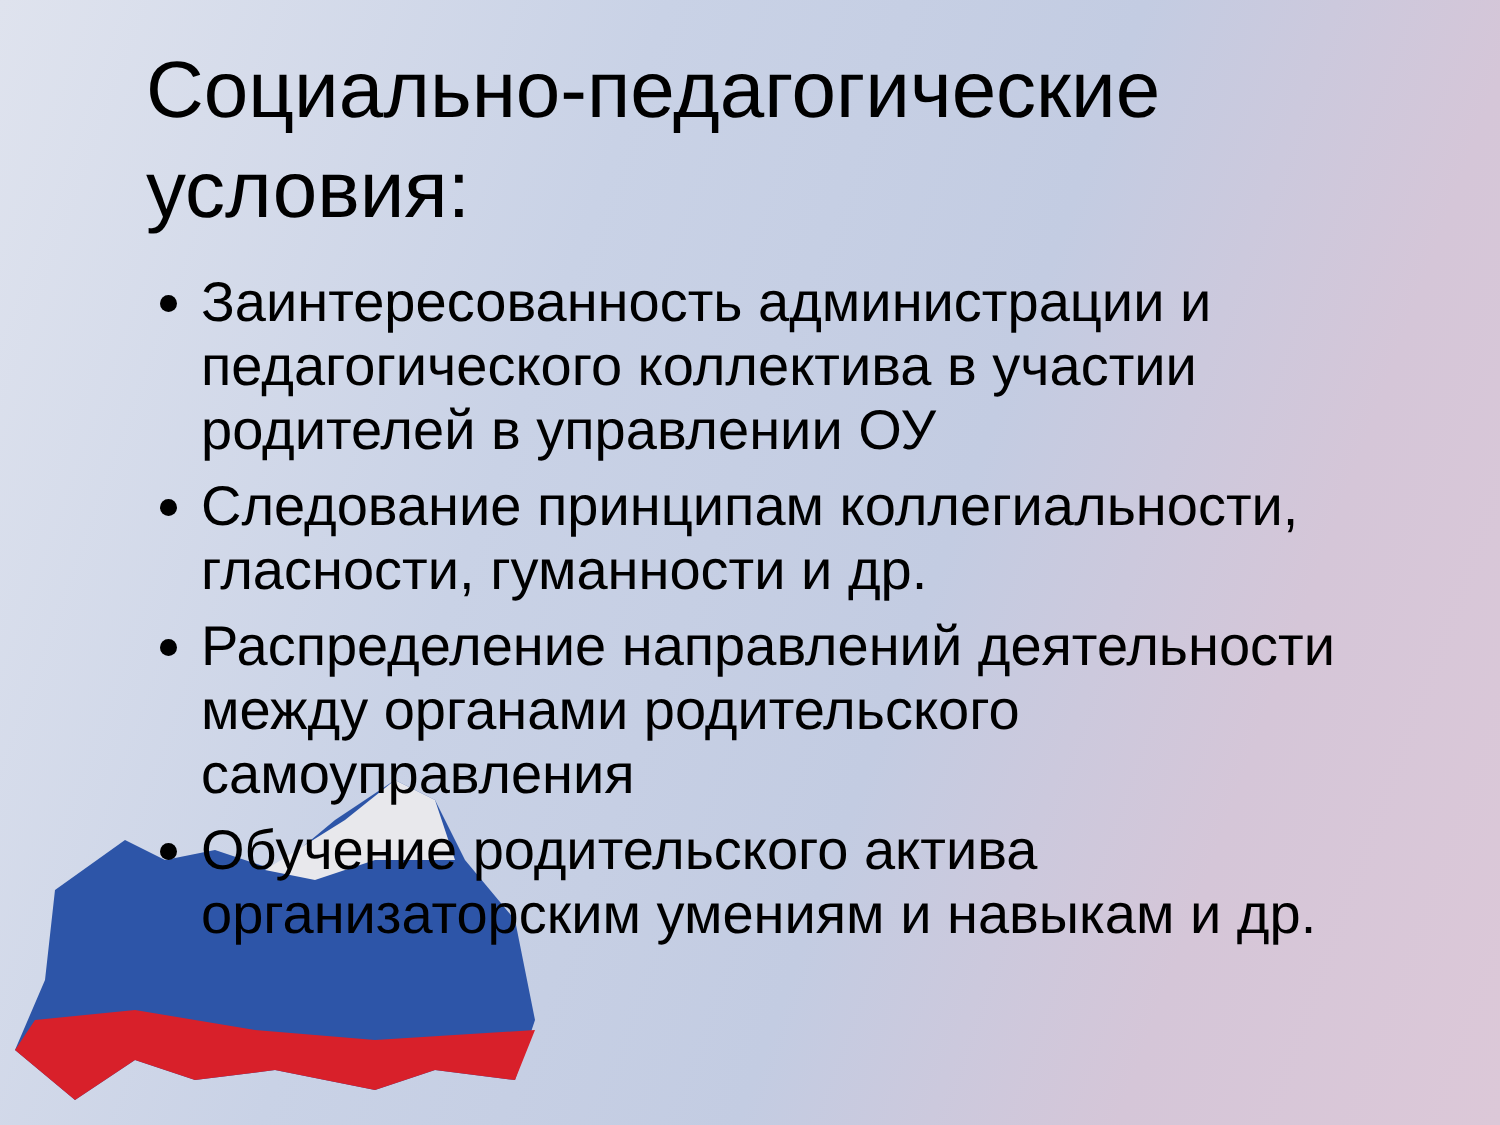Социально-педагогические условия:
Заинтересованность администрации и педагогического коллектива в участии родителей в управлении ОУ
Следование принципам коллегиальности, гласности, гуманности и др.
Распределение направлений деятельности между органами родительского самоуправления
Обучение родительского актива организаторским умениям и навыкам и др.